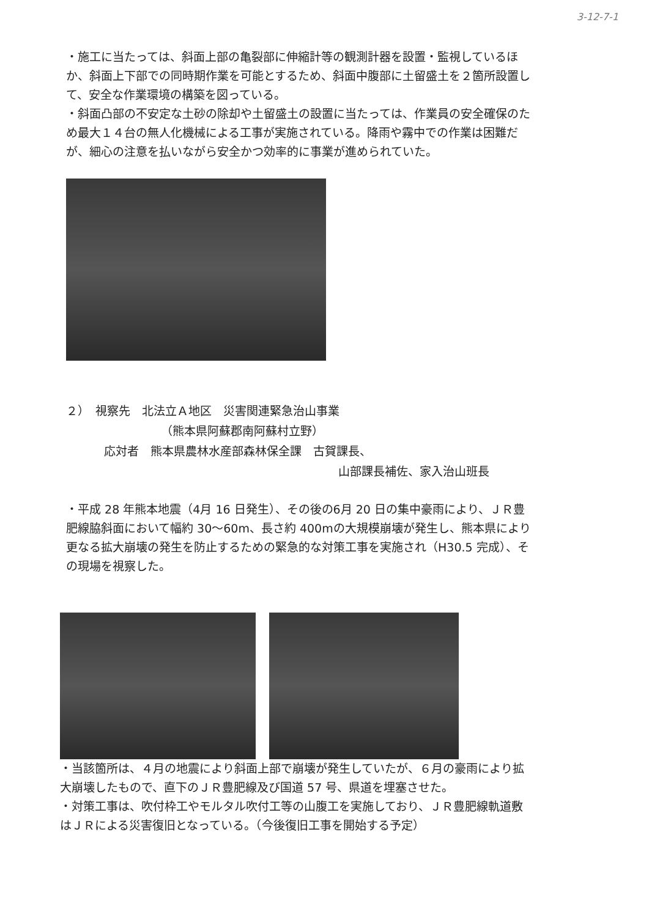3-12-7-1
・施工に当たっては、斜面上部の亀裂部に伸縮計等の観測計器を設置・監視しているほか、斜面上下部での同時期作業を可能とするため、斜面中腹部に土留盛土を２箇所設置して、安全な作業環境の構築を図っている。
・斜面凸部の不安定な土砂の除却や土留盛土の設置に当たっては、作業員の安全確保のため最大１４台の無人化機械による工事が実施されている。降雨や霧中での作業は困難だが、細心の注意を払いながら安全かつ効率的に事業が進められていた。
２）　視察先　北法立Ａ地区　災害関連緊急治山事業
（熊本県阿蘇郡南阿蘇村立野）
応対者　熊本県農林水産部森林保全課　古賀課長、
山部課長補佐、家入治山班長
・平成 28 年熊本地震（4月 16 日発生）、その後の6月 20 日の集中豪雨により、ＪＲ豊肥線脇斜面において幅約 30～60m、長さ約 400mの大規模崩壊が発生し、熊本県により更なる拡大崩壊の発生を防止するための緊急的な対策工事を実施され（H30.5 完成）、その現場を視察した。
・当該箇所は、４月の地震により斜面上部で崩壊が発生していたが、６月の豪雨により拡大崩壊したもので、直下のＪＲ豊肥線及び国道 57 号、県道を埋塞させた。
・対策工事は、吹付枠工やモルタル吹付工等の山腹工を実施しており、ＪＲ豊肥線軌道敷はＪＲによる災害復旧となっている。（今後復旧工事を開始する予定）